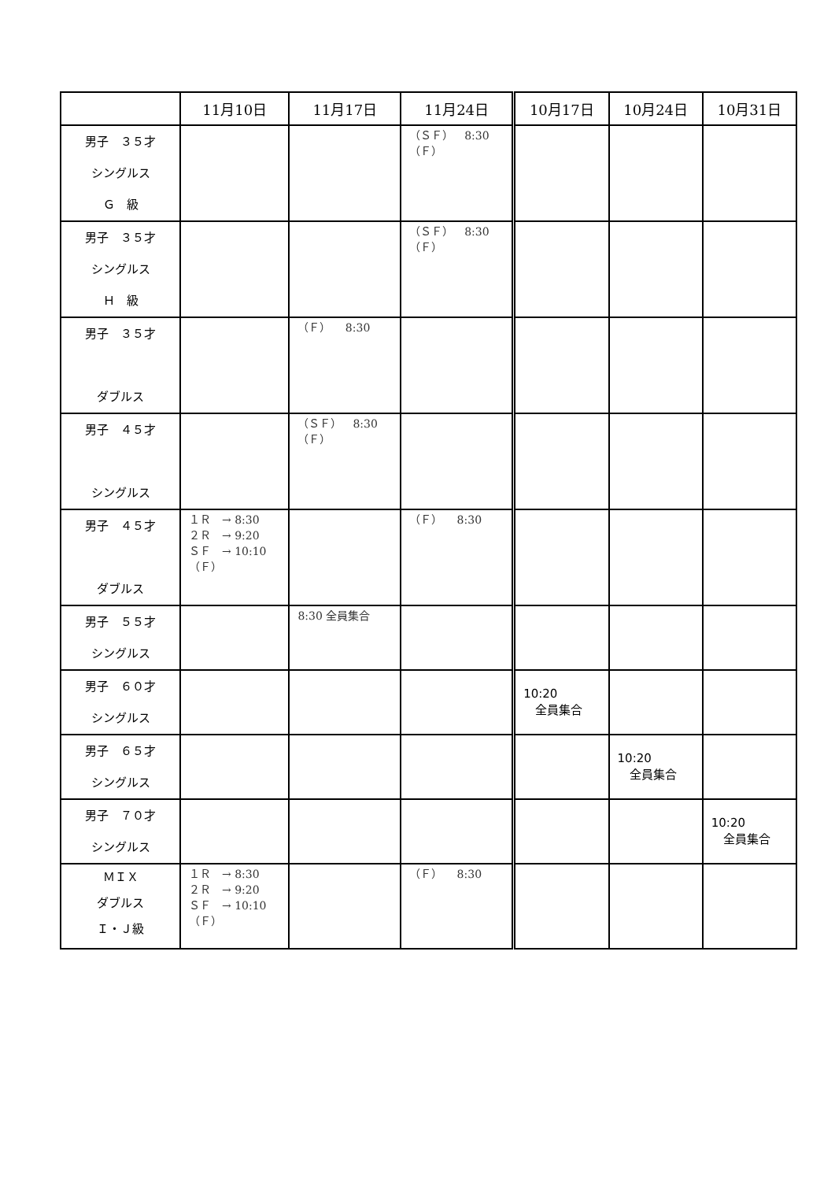| | 11月10日 | 11月17日 | 11月24日 | 10月17日 | 10月24日 | 10月31日 |
| --- | --- | --- | --- | --- | --- | --- |
| 男子 ３５才 シングルス Ｇ 級 | | | （ＳＦ） 8:30 （Ｆ） | | | |
| 男子 ３５才 シングルス Ｈ 級 | | | （ＳＦ） 8:30 （Ｆ） | | | |
| 男子 ３５才 ダブルス | | （Ｆ） 8:30 | | | | |
| 男子 ４５才 シングルス | | （ＳＦ） 8:30 （Ｆ） | | | | |
| 男子 ４５才 ダブルス | １Ｒ → 8:30 ２Ｒ → 9:20 ＳＦ → 10:10 （Ｆ） | | （Ｆ） 8:30 | | | |
| 男子 ５５才 シングルス | | 8:30 全員集合 | | | | |
| 男子 ６０才 シングルス | | | | 10:20 全員集合 | | |
| 男子 ６５才 シングルス | | | | | 10:20 全員集合 | |
| 男子 ７０才 シングルス | | | | | | 10:20 全員集合 |
| ＭＩＸ ダブルス Ｉ・Ｊ級 | １Ｒ → 8:30 ２Ｒ → 9:20 ＳＦ → 10:10 （Ｆ） | | （Ｆ） 8:30 | | | |